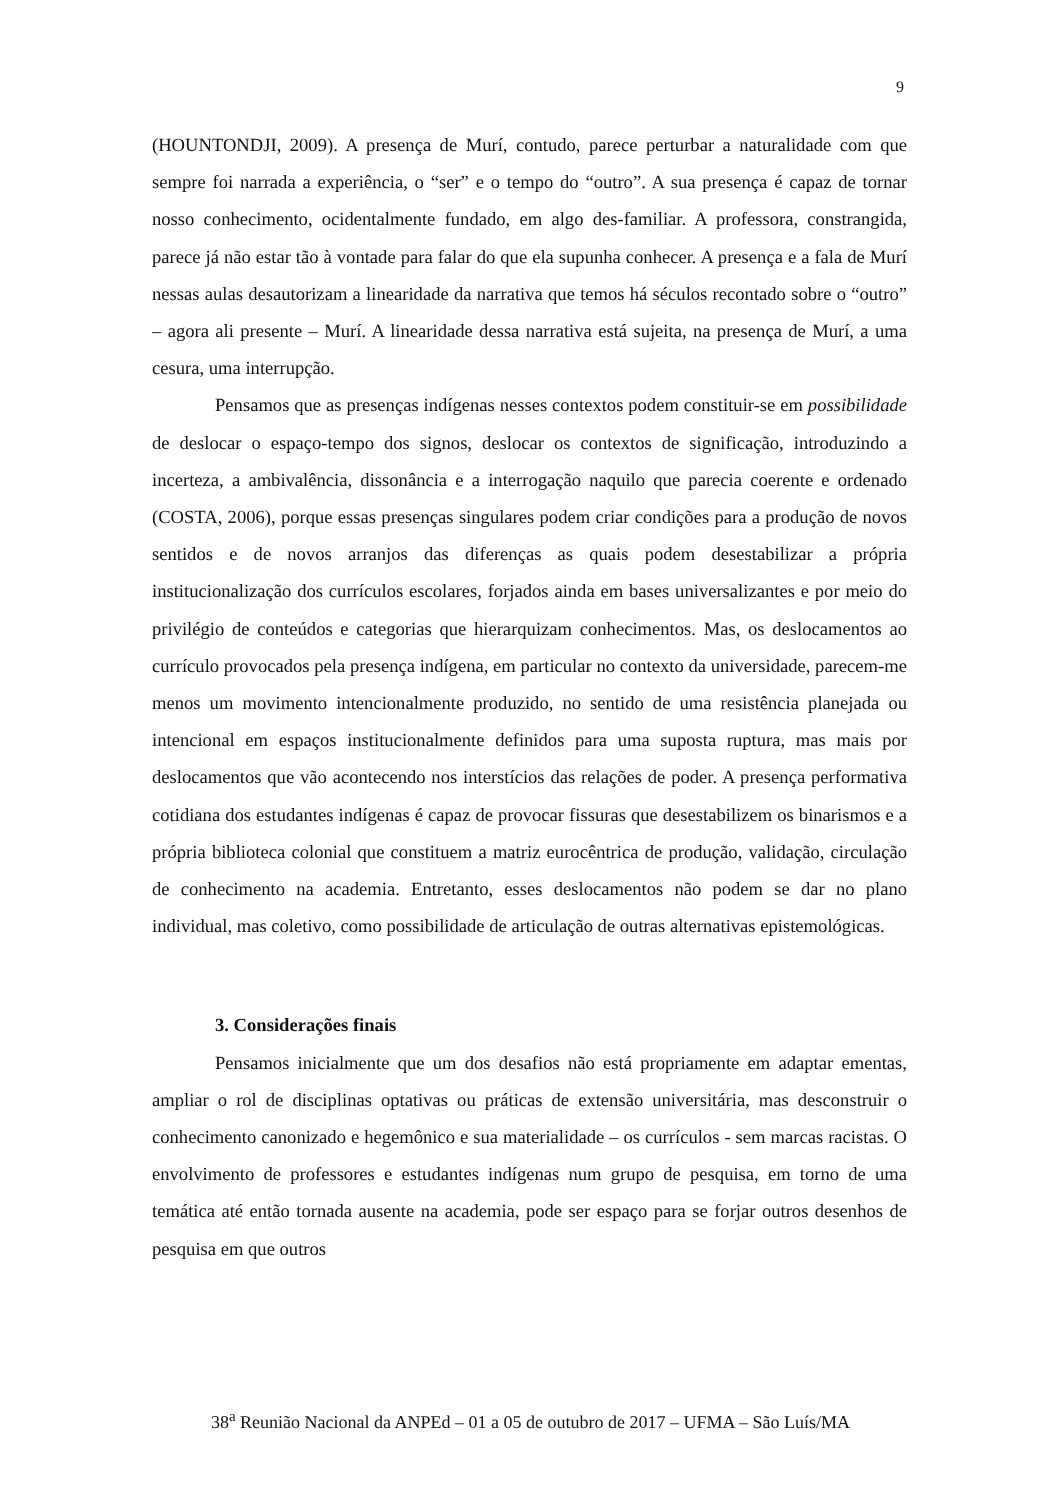9
(HOUNTONDJI, 2009). A presença de Murí, contudo, parece perturbar a naturalidade com que sempre foi narrada a experiência, o “ser” e o tempo do “outro”. A sua presença é capaz de tornar nosso conhecimento, ocidentalmente fundado, em algo des-familiar. A professora, constrangida, parece já não estar tão à vontade para falar do que ela supunha conhecer. A presença e a fala de Murí nessas aulas desautorizam a linearidade da narrativa que temos há séculos recontado sobre o “outro” – agora ali presente – Murí. A linearidade dessa narrativa está sujeita, na presença de Murí, a uma cesura, uma interrupção.
Pensamos que as presenças indígenas nesses contextos podem constituir-se em possibilidade de deslocar o espaço-tempo dos signos, deslocar os contextos de significação, introduzindo a incerteza, a ambivalência, dissonância e a interrogação naquilo que parecia coerente e ordenado (COSTA, 2006), porque essas presenças singulares podem criar condições para a produção de novos sentidos e de novos arranjos das diferenças as quais podem desestabilizar a própria institucionalização dos currículos escolares, forjados ainda em bases universalizantes e por meio do privilégio de conteúdos e categorias que hierarquizam conhecimentos. Mas, os deslocamentos ao currículo provocados pela presença indígena, em particular no contexto da universidade, parecem-me menos um movimento intencionalmente produzido, no sentido de uma resistência planejada ou intencional em espaços institucionalmente definidos para uma suposta ruptura, mas mais por deslocamentos que vão acontecendo nos interstícios das relações de poder. A presença performativa cotidiana dos estudantes indígenas é capaz de provocar fissuras que desestabilizem os binarismos e a própria biblioteca colonial que constituem a matriz eurocêntrica de produção, validação, circulação de conhecimento na academia. Entretanto, esses deslocamentos não podem se dar no plano individual, mas coletivo, como possibilidade de articulação de outras alternativas epistemológicas.
3. Considerações finais
Pensamos inicialmente que um dos desafios não está propriamente em adaptar ementas, ampliar o rol de disciplinas optativas ou práticas de extensão universitária, mas desconstruir o conhecimento canonizado e hegemônico e sua materialidade – os currículos - sem marcas racistas. O envolvimento de professores e estudantes indígenas num grupo de pesquisa, em torno de uma temática até então tornada ausente na academia, pode ser espaço para se forjar outros desenhos de pesquisa em que outros
38<sup>a</sup> Reunião Nacional da ANPEd – 01 a 05 de outubro de 2017 – UFMA – São Luís/MA